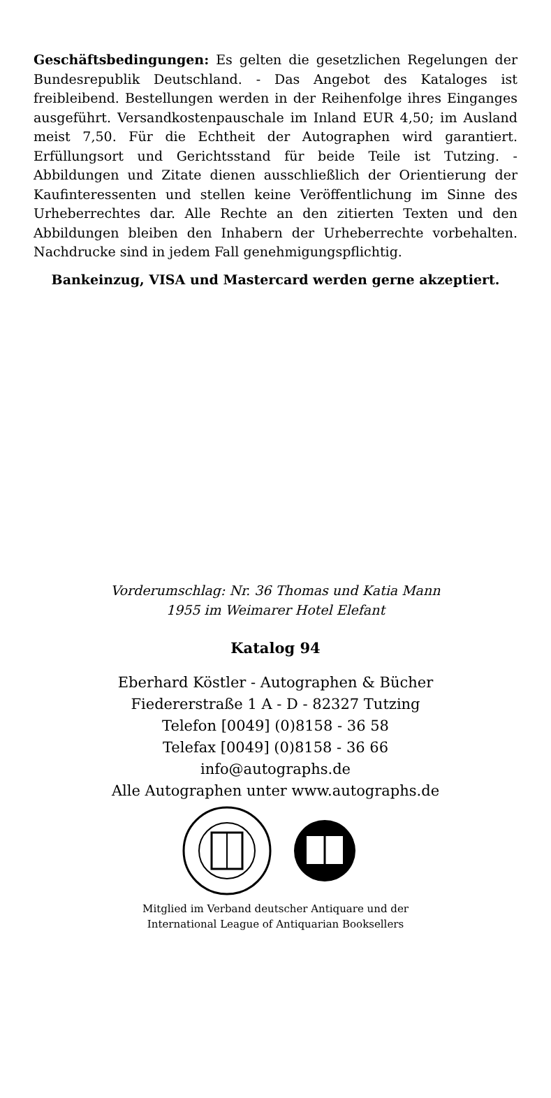Geschäftsbedingungen: Es gelten die gesetzlichen Regelungen der Bundesrepublik Deutschland. - Das Angebot des Kataloges ist freibleibend. Bestellungen werden in der Reihenfolge ihres Einganges ausgeführt. Versandkostenpauschale im Inland EUR 4,50; im Ausland meist 7,50. Für die Echtheit der Autographen wird garantiert. Erfüllungsort und Gerichtsstand für beide Teile ist Tutzing. - Abbildungen und Zitate dienen ausschließlich der Orientierung der Kaufinteressenten und stellen keine Veröffentlichung im Sinne des Urheberrechtes dar. Alle Rechte an den zitierten Texten und den Abbildungen bleiben den Inhabern der Urheberrechte vorbehalten. Nachdrucke sind in jedem Fall genehmigungspflichtig.
Bankeinzug, VISA und Mastercard werden gerne akzeptiert.
Vorderumschlag: Nr. 36 Thomas und Katia Mann
1955 im Weimarer Hotel Elefant
Katalog 94
Eberhard Köstler - Autographen & Bücher
Fiedererstraße 1 A - D - 82327 Tutzing
Telefon [0049] (0)8158 - 36 58
Telefax [0049] (0)8158 - 36 66
info@autographs.de
Alle Autographen unter www.autographs.de
Mitglied im Verband deutscher Antiquare und der
International League of Antiquarian Booksellers